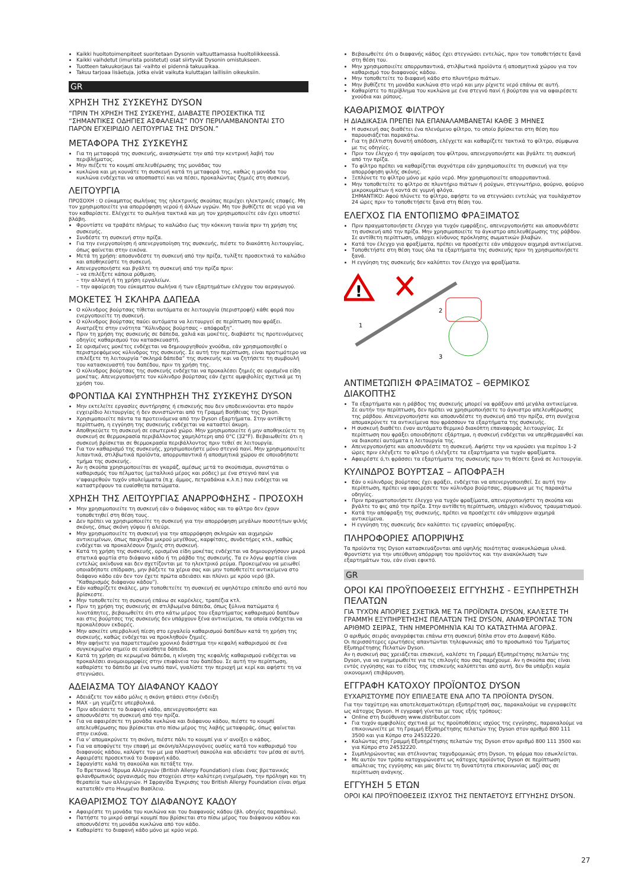Kaikki huoltotoimenpiteet suoritetaan Dysonin valtuuttamassa huoltoliikkeessä.
Kaikki vaihdetut (imurista poistetut) osat siirtyvät Dysonin omistukseen.
Tuotteen takuukorjaus tai -vaihto ei pidennä takuuaikaa.
Takuu tarjoaa lisäetuja, jotka eivät vaikuta kuluttajan laillisiin oikeuksiin.
GR
ΧΡΗΣΗ ΤΗΣ ΣΥΣΚΕΥΗΣ DYSON
“ΠΡΙΝ ΤΗ ΧΡΗΣΗ ΤΗΣ ΣΥΣΚΕΥΗΣ, ΔΙΑΒΑΣΤΕ ΠΡΟΣΕΚΤΙΚΑ ΤΙΣ “ΣΗΜΑΝΤΙΚΕΣ ΟΔΗΓΙΕΣ ΑΣΦΑΛΕΙΑΣ” ΠΟΥ ΠΕΡΙΛΑΜΒΑΝΟΝΤΑΙ ΣΤΟ ΠΑΡΟΝ ΕΓΧΕΙΡΙΔΙΟ ΛΕΙΤΟΥΡΓΙΑΣ ΤΗΣ DYSON.”
ΜΕΤΑΦΟΡΑ ΤΗΣ ΣΥΣΚΕΥΗΣ
Για τη μεταφορά της συσκευής, ανασηκώστε την από την κεντρική λαβή του περιβλήματος.
Μην πιέζετε το κουμπί απελευθέρωσης της μονάδας του
κυκλώνα και μη κουνάτε τη συσκευή κατά τη μεταφορά της, καθώς η μονάδα του κυκλώνα ενδέχεται να αποσπαστεί και να πέσει, προκαλώντας ζημιές στη συσκευή.
ΛΕΙΤΟΥΡΓΙΑ
ΠΡΟΣΟΧΗ : Ο εύκαμπτος σωλήνας της ηλεκτρικής σκούπας περιέχει ηλεκτρικές επαφές. Μη τον χρησιμοποιείτε για απορρόφηση νερού ή άλλων υγρών. Μη τον βυθίζετε σε νερό για να τον καθαρίσετε. Ελέγχετε το σωλήνα τακτικά και μη τον χρησιμοποιείτε εάν έχει υποστεί βλάβη.
Φροντίστε να τραβάτε πλήρως το καλώδιο έως την κόκκινη ταινία πριν τη χρήση της συσκευής.
Συνδέστε τη συσκευή στην πρίζα.
Για την ενεργοποίηση ή απενεργοποίηση της συσκευής, πιέστε το διακόπτη λειτουργίας, όπως φαίνεται στην εικόνα.
Μετά τη χρήση: αποσυνδέστε τη συσκευή από την πρίζα, τυλίξτε προσεκτικά το καλώδιο και αποθηκεύστε τη συσκευή.
Απενεργοποιήστε και βγάλτε τη συσκευή από την πρίζα πριν:
– να επιλέξετε κάποια ρύθμιση.
– την αλλαγή ή τη χρήση εργαλείων.
– την αφαίρεση του εύκαμπτου σωλήνα ή των εξαρτημάτων ελέγχου του αεραγωγού.
ΜΟΚΕΤΕΣ Ή ΣΚΛΗΡΑ ΔΑΠΕΔΑ
Ο κύλινδρος βούρτσας τίθεται αυτόματα σε λειτουργία (περιστροφή) κάθε φορά που ενεργοποιείτε τη συσκευή.
Ο κύλινδρος βούρτσας παύει αυτόματα να λειτουργεί σε περίπτωση που φράξει. Ανατρέξτε στην ενότητα “Κύλινδρος βούρτσας – απόφραξη”.
Πριν τη χρήση της συσκευής σε δάπεδα, χαλιά και μοκέτες, διαβάστε τις προτεινόμενες οδηγίες καθαρισμού του κατασκευαστή.
Σε ορισμένες μοκέτες ενδέχεται να δημιουργηθούν χνούδια, εάν χρησιμοποιηθεί ο περιστρεφόμενος κύλινδρος της συσκευής. Σε αυτή την περίπτωση, είναι προτιμότερο να επιλέξετε τη λειτουργία “σκληρά δάπεδα” της συσκευής και να ζητήσετε τη συμβουλή του κατασκευαστή του δαπέδου, πριν τη χρήση της.
Ο κύλινδρος βούρτσας της συσκευής ενδέχεται να προκαλέσει ζημιές σε ορισμένα είδη μοκέτας. Απενεργοποιήστε τον κύλινδρο βούρτσας εάν έχετε αμφιβολίες σχετικά με τη χρήση του.
ΦΡΟΝΤΙΔΑ ΚΑΙ ΣΥΝΤΗΡΗΣΗ ΤΗΣ ΣΥΣΚΕΥΗΣ DYSON
Μην εκτελείτε εργασίες συντήρησης ή επισκευής που δεν υποδεικνύονται στο παρόν εγχειρίδιο λειτουργίας ή δεν συνιστώνται από τη Γραμμή Βοήθειας της Dyson.
Χρησιμοποιείτε πάντα τα προτεινόμενα από την Dyson εξαρτήματα. Στην αντίθετη περίπτωση, η εγγύηση της συσκευής ενδέχεται να καταστεί άκυρη.
Αποθηκεύετε τη συσκευή σε εσωτερικό χώρο. Μην χρησιμοποιείτε ή μην αποθηκεύετε τη συσκευή σε θερμοκρασία περιβάλλοντος χαμηλότερη από 0°C (32°F). Βεβαιωθείτε ότι η συσκευή βρίσκεται σε θερμοκρασία περιβάλλοντος πριν τεθεί σε λειτουργία.
Για τον καθαρισμό της συσκευής, χρησιμοποιήστε μόνο στεγνό πανί. Μην χρησιμοποιείτε λιπαντικά, στιλβωτικά προϊόντα, απορρυπαντικά ή αποσμητικά χώρου σε οποιοδήποτε τμήμα της συσκευής.
Άν η σκούπα χρησιμοποιείται σε γκαράζ, αμέσως μετά το σκούπισμα, συνιστάται ο καθαρισμός του πέλματος (μεταλλικό μέρος και ρόδες) με ένα στεγνό πανί για ν'αφαιρεθούν τυχόν υπολείμματα (π.χ. άμμος, πετραδάκια κ.λ.π.) που ενδέχεται να καταστρέψουν τα ευαίσθητα πατώματα.
ΧΡΗΣΗ ΤΗΣ ΛΕΙΤΟΥΡΓΙΑΣ ΑΝΑΡΡΟΦΗΣΗΣ - ΠΡΟΣΟΧΗ
Μην χρησιμοποιείτε τη συσκευή εάν ο διάφανος κάδος και το φίλτρο δεν έχουν τοποθετηθεί στη θέση τους.
Δεν πρέπει να χρησιμοποιείτε τη συσκευή για την απορρόφηση μεγάλων ποσοτήτων ψιλής σκόνης, όπως σκόνη γύψου ή αλεύρι.
Μην χρησιμοποιείτε τη συσκευή για την απορρόφηση σκληρών και αιχμηρών αντικειμένων, όπως παιχνίδια μικρού μεγέθους, καρφίτσες, συνδετήρες κτλ., καθώς ενδέχεται να προκαλέσουν ζημιές στη συσκευή.
Κατά τη χρήση της συσκευής, ορισμένα είδη μοκέτας ενδέχεται να δημιουργήσουν μικρά στατικά φορτία στο διάφανο κάδο ή τη ράβδο της συσκευής. Τα εν λόγω φορτία είναι εντελώς ακίνδυνα και δεν σχετίζονται με το ηλεκτρικό ρεύμα. Προκειμένου να μειωθεί οποιαδήποτε επίδραση, μην βάζετε τα χέρια σας και μην τοποθετείτε αντικείμενα στο διάφανο κάδο εάν δεν τον έχετε πρώτα αδειάσει και πλύνει με κρύο νερό (βλ. “Καθαρισμός διάφανου κάδου”).
Εάν καθαρίζετε σκάλες, μην τοποθετείτε τη συσκευή σε υψηλότερο επίπεδο από αυτό που βρίσκεστε.
Μην τοποθετείτε τη συσκευή επάνω σε καρέκλες, τραπέζια κτλ.
Πριν τη χρήση της συσκευής σε στιλβωμένα δάπεδα, όπως ξύλινα πατώματα ή λινοτάπητες, βεβαιωθείτε ότι στο κάτω μέρος του εξαρτήματος καθαρισμού δαπέδων και στις βούρτσες της συσκευής δεν υπάρχουν ξένα αντικείμενα, τα οποία ενδέχεται να προκαλέσουν εκδορές.
Μην ασκείτε υπερβολική πίεση στο εργαλείο καθαρισμού δαπέδων κατά τη χρήση της συσκευής, καθώς ενδέχεται να προκληθούν ζημιές.
Μην αφήνετε για παρατεταμένο χρονικό διάστημα την κεφαλή καθαρισμού σε ένα συγκεκριμένο σημείο σε ευαίσθητα δάπεδα.
Κατά τη χρήση σε κερωμένα δάπεδα, η κίνηση της κεφαλής καθαρισμού ενδέχεται να προκαλέσει ανομοιομορφίες στην επιφάνεια του δαπέδου. Σε αυτή την περίπτωση, καθαρίστε το δάπεδο με ένα νωπό πανί, γυαλίστε την περιοχή με κερί και αφήστε τη να στεγνώσει.
ΑΔΕΙΑΣΜΑ ΤΟΥ ΔΙΑΦΑΝΟΥ ΚΑΔΟΥ
Αδειάζετε τον κάδο μόλις η σκόνη φτάσει στην ένδειξη
MAX - μη γεμίζετε υπερβολικά.
Πριν αδειάσετε το διαφανή κάδο, απενεργοποιήστε και
αποσυνδέστε τη συσκευή από την πρίζα.
Για να αφαιρέσετε τη μονάδα κυκλώνα και διάφανου κάδου, πιέστε το κουμπί απελευθέρωσης που βρίσκεται στο πίσω μέρος της λαβής μεταφοράς, όπως φαίνεται στην εικόνα.
Για ν' απομακρύνετε τη σκόνη, πιέστε πάλι το κουμπί για ν' ανοίξει ο κάδος.
Για να αποφύγετε την επαφή με σκόνη/αλλεργιογόνες ουσίες κατά τον καθαρισμό του διαφανούς κάδου, καλύψτε τον με μια πλαστική σακούλα και αδειάστε τον μέσα σε αυτή.
Αφαιρέστε προσεκτικά το διαφανή κάδο.
Σφραγίστε καλά τη σακούλα και πετάξτε την.
Το Βρετανικό Ίδρυμα Αλλεργιών (British Allergy Foundation) είναι ένας βρετανικός φιλανθρωπικός οργανισμός που στοχεύει στην καλύτερη ενημέρωση, την πρόληψη και τη θεραπεία των αλλεργιών. Η Σφραγίδα Έγκρισης του British Allergy Foundation είναι σήμα κατατεθέν στο Ηνωμένο Βασίλειο.
ΚΑΘΑΡΙΣΜΟΣ ΤΟΥ ΔΙΑΦΑΝΟΥΣ ΚΑΔΟΥ
Αφαιρέστε τη μονάδα του κυκλώνα και του διαφανούς κάδου (βλ. οδηγίες παραπάνω).
Πατήστε το μικρό ασημί κουμπί που βρίσκεται στο πίσω μέρος του διάφανου κάδου και αποσυνδέστε τη μονάδα κυκλώνα από τον κάδο.
Καθαρίστε το διαφανή κάδο μόνο με κρύο νερό.
Βεβαιωθείτε ότι ο διαφανής κάδος έχει στεγνώσει εντελώς, πριν τον τοποθετήσετε ξανά στη θέση του.
Μην χρησιμοποιείτε απορρυπαντικά, στιλβωτικά προϊόντα ή αποσμητικά χώρου για τον καθαρισμό του διαφανούς κάδου.
Μην τοποθετείτε το διαφανή κάδο στο πλυντήριο πιάτων.
Μην βυθίζετε τη μονάδα κυκλώνα στο νερό και μην ρίχνετε νερό επάνω σε αυτή.
Καθαρίστε το περίβλημα του κυκλώνα με ένα στεγνό πανί ή βούρτσα για να αφαιρέσετε χνούδια και ρύπους.
ΚΑΘΑΡΙΣΜΟΣ ΦΙΛΤΡΟΥ
Η ΔΙΑΔΙΚΑΣΙΑ ΠΡΕΠΕΙ ΝΑ ΕΠΑΝΑΛΑΜΒΑΝΕΤΑΙ ΚΑΘΕ 3 ΜΗΝΕΣ
Η συσκευή σας διαθέτει ένα πλενόμενο φίλτρο, το οποίο βρίσκεται στη θέση που παρουσιάζεται παρακάτω.
Για τη βέλτιστη δυνατή απόδοση, ελέγχετε και καθαρίζετε τακτικά το φίλτρο, σύμφωνα με τις οδηγίες.
Πριν τον έλεγχο ή την αφαίρεση του φίλτρου, απενεργοποιήστε και βγάλτε τη συσκευή από την πρίζα.
Το φίλτρο πρέπει να καθαρίζεται συχνότερα εάν χρησιμοποιείτε τη συσκευή για την απορρόφηση ψιλής σκόνης.
Ξεπλύνετε το φίλτρο μόνο με κρύο νερό. Μην χρησιμοποιείτε απορρυπαντικά.
Μην τοποθετείτε το φίλτρο σε πλυντήριο πιάτων ή ρούχων, στεγνωτήριο, φούρνο, φούρνο μικροκυμάτων ή κοντά σε γυμνή φλόγα.
ΣΗΜΑΝΤΙΚΟ: Αφού πλύνετε το φίλτρο, αφήστε το να στεγνώσει εντελώς για τουλάχιστον 24 ώρες πριν το τοποθετήσετε ξανά στη θέση του.
ΕΛΕΓΧΟΣ ΓΙΑ ΕΝΤΟΠΙΣΜΟ ΦΡΑΞΙΜΑΤΟΣ
Πριν πραγματοποιήσετε έλεγχο για τυχόν εμφράξεις, απενεργοποιήστε και αποσυνδέστε τη συσκευή από την πρίζα. Μην χρησιμοποιείτε το άγκιστρο απελευθέρωσης της ράβδου. Σε αντίθετη περίπτωση, υπάρχει κίνδυνος πρόκλησης σωματικών βλαβών.
Κατά τον έλεγχο για φραξίματα, πρέπει να προσέχετε εάν υπάρχουν αιχμηρά αντικείμενα.
Τοποθετήστε στη θέση τους όλα τα εξαρτήματα της συσκευής πριν τη χρησιμοποιήσετε ξανά.
Η εγγύηση της συσκευής δεν καλύπτει τον έλεγχο για φραξίματα.
!
1
2
3
ΑΝΤΙΜΕΤΩΠΙΣΗ ΦΡΑΞΙΜΑΤΟΣ – ΘΕΡΜΙΚΟΣ ΔΙΑΚΟΠΤΗΣ
Τα εξαρτήματα και η ράβδος της συσκευής μπορεί να φράξουν από μεγάλα αντικείμενα. Σε αυτήν την περίπτωση, δεν πρέπει να χρησιμοποιήσετε το άγκιστρο απελευθέρωσης της ράβδου. Απενεργοποιήστε και αποσυνδέστε τη συσκευή από την πρίζα, στη συνέχεια απομακρύνετε τα αντικείμενα που φράσσουν τα εξαρτήματα της συσκευής.
Η συσκευή διαθέτει έναν αυτόματο θερμικό διακόπτη επαναφοράς λειτουργίας. Σε περίπτωση που φράξει οποιοδήποτε εξάρτημα, η συσκευή ενδέχεται να υπερθερμανθεί και να διακοπεί αυτόματα η λειτουργία της.
Απενεργοποιήστε και αποσυνδέστε τη συσκευή. Αφήστε την να κρυώσει για περίπου 1-2 ώρες πριν ελέγξετε το φίλτρο ή ελέγξετε τα εξαρτήματα για τυχόν φραξίματα.
Αφαιρέστε ό,τι φράσσει τα εξαρτήματα της συσκευής πριν τη θέσετε ξανά σε λειτουργία.
ΚΥΛΙΝΔΡΟΣ ΒΟΥΡΤΣΑΣ – ΑΠΟΦΡΑΞΗ
Εάν ο κύλινδρος βούρτσας έχει φράξει, ενδέχεται να απενεργοποιηθεί. Σε αυτή την περίπτωση, πρέπει να αφαιρέσετε τον κύλινδρο βούρτσας, σύμφωνα με τις παρακάτω οδηγίες.
Πριν πραγματοποιήσετε έλεγχο για τυχόν φραξίματα, απενεργοποιήστε τη σκούπα και βγάλτε το φις από την πρίζα. Στην αντίθετη περίπτωση, υπάρχει κίνδυνος τραυματισμού.
Κατά την απόφραξη της συσκευής, πρέπει να προσέχετε εάν υπάρχουν αιχμηρά αντικείμενα.
Η εγγύηση της συσκευής δεν καλύπτει τις εργασίες απόφραξης.
ΠΛΗΡΟΦΟΡΙΕΣ ΑΠΟΡΡΙΨΗΣ
Τα προϊόντα της Dyson κατασκευάζονται από υψηλής ποιότητας ανακυκλώσιμα υλικά. Φροντίστε για την υπεύθυνη απόρριψη του προϊόντος και την ανακύκλωση των εξαρτημάτων του, εάν είναι εφικτό.
GR
ΟΡΟΙ ΚΑΙ ΠΡΟΫΠΟΘΕΣΕΙΣ ΕΓΓΥΗΣΗΣ - ΕΞΥΠΗΡΕΤΗΣΗ ΠΕΛΑΤΩΝ
ΓΙΑ ΤΥΧΌΝ ΑΠΟΡΊΕΣ ΣΧΕΤΙΚΆ ΜΕ ΤΑ ΠΡΟΪΌΝΤΑ DYSON, ΚΑΛΈΣΤΕ ΤΗ ΓΡΑΜΜΉ ΕΞΥΠΗΡΈΤΗΣΗΣ ΠΕΛΑΤΏΝ ΤΗΣ DYSON, ΑΝΑΦΈΡΟΝΤΑΣ ΤΟΝ ΑΡΙΘΜΌ ΣΕΙΡΆΣ, ΤΗΝ ΗΜΕΡΟΜΗΝΊΑ ΚΑΙ ΤΟ ΚΑΤΆΣΤΗΜΑ ΑΓΟΡΆΣ.
Ο αριθμός σειράς αναγράφεται επάνω στη συσκευή δίπλα στον στο Διαφανή Κάδο.
Οι περισσότερες ερωτήσεις απαντώνται τηλεφωνικώς από το προσωπικό του Τμήματος Εξυπηρέτησης Πελατών Dyson.
Αν η συσκευή σας χρειάζεται επισκευή, καλέστε τη Γραμμή Εξυπηρέτησης πελατών της Dyson, για να ενημερωθείτε για τις επιλογές που σας παρέχουμε. Αν η σκούπα σας είναι εντός εγγύησης και το είδος της επισκευής καλύπτεται από αυτή, δεν θα υπάρξει καμία οικονομική επιβάρυνση.
ΕΓΓΡΑΦΗ ΚΑΤΟΧΟΥ ΠΡΟΪΟΝΤΟΣ DYSON
ΕΥΧΑΡΙΣΤΟΥΜΕ ΠΟΥ ΕΠΙΛΕΞΑΤΕ ΕΝΑ ΑΠΟ ΤΑ ΠΡΟΪΟΝΤΑ DYSON.
Για την ταχύτερη και αποτελεσματικότερη εξυπηρέτησή σας, παρακαλούμε να εγγραφείτε ως κάτοχος Dyson. Η εγγραφή γίνεται με τους εξής τρόπους:
Online στη διεύθυνση www.distributor.com
Για τυχόν αμφιβολίες σχετικά με τις προϋποθέσεις ισχύος της εγγύησης, παρακαλούμε να επικοινωνείτε με τη Γραμμή Εξυπηρέτησης πελατών της Dyson στον αριθμό 800 111 3500 και για Κύπρο στο 24532220.
Καλώντας στη Γραμμή Εξυπηρέτησης πελατών της Dyson στον αριθμό 800 111 3500 και για Κύπρο στο 24532220.
Συμπληρώνοντας και στέλνοντας ταχυδρομικώς στη Dyson, τη φόρμα που εσωκλείεται.
Με αυτόν τον τρόπο κατοχυρώνεστε ως κάτοχος προϊόντος Dyson σε περίπτωση απώλειας της εγγύησης και μας δίνετε τη δυνατότητα επικοινωνίας μαζί σας σε περίπτωση ανάγκης.
ΕΓΓΥΗΣΗ 5 ΕΤΩΝ
ΟΡΟΙ ΚΑΙ ΠΡΟΫΠΟΘΕΣΕΙΣ ΙΣΧΥΟΣ ΤΗΣ ΠΕΝΤΑΕΤΟΥΣ ΕΓΓΥΗΣΗΣ DYSON.
27